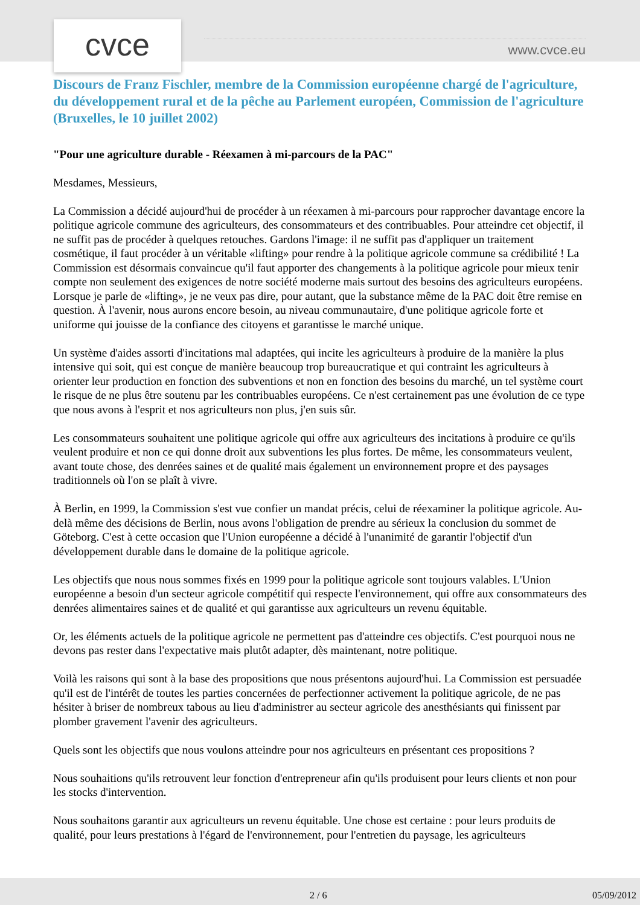cvce www.cvce.eu
Discours de Franz Fischler, membre de la Commission européenne chargé de l'agriculture, du développement rural et de la pêche au Parlement européen, Commission de l'agriculture (Bruxelles, le 10 juillet 2002)
"Pour une agriculture durable - Réexamen à mi-parcours de la PAC"
Mesdames, Messieurs,
La Commission a décidé aujourd'hui de procéder à un réexamen à mi-parcours pour rapprocher davantage encore la politique agricole commune des agriculteurs, des consommateurs et des contribuables. Pour atteindre cet objectif, il ne suffit pas de procéder à quelques retouches. Gardons l'image: il ne suffit pas d'appliquer un traitement cosmétique, il faut procéder à un véritable «lifting» pour rendre à la politique agricole commune sa crédibilité ! La Commission est désormais convaincue qu'il faut apporter des changements à la politique agricole pour mieux tenir compte non seulement des exigences de notre société moderne mais surtout des besoins des agriculteurs européens. Lorsque je parle de «lifting», je ne veux pas dire, pour autant, que la substance même de la PAC doit être remise en question. À l'avenir, nous aurons encore besoin, au niveau communautaire, d'une politique agricole forte et uniforme qui jouisse de la confiance des citoyens et garantisse le marché unique.
Un système d'aides assorti d'incitations mal adaptées, qui incite les agriculteurs à produire de la manière la plus intensive qui soit, qui est conçue de manière beaucoup trop bureaucratique et qui contraint les agriculteurs à orienter leur production en fonction des subventions et non en fonction des besoins du marché, un tel système court le risque de ne plus être soutenu par les contribuables européens. Ce n'est certainement pas une évolution de ce type que nous avons à l'esprit et nos agriculteurs non plus, j'en suis sûr.
Les consommateurs souhaitent une politique agricole qui offre aux agriculteurs des incitations à produire ce qu'ils veulent produire et non ce qui donne droit aux subventions les plus fortes. De même, les consommateurs veulent, avant toute chose, des denrées saines et de qualité mais également un environnement propre et des paysages traditionnels où l'on se plaît à vivre.
À Berlin, en 1999, la Commission s'est vue confier un mandat précis, celui de réexaminer la politique agricole. Au-delà même des décisions de Berlin, nous avons l'obligation de prendre au sérieux la conclusion du sommet de Göteborg. C'est à cette occasion que l'Union européenne a décidé à l'unanimité de garantir l'objectif d'un développement durable dans le domaine de la politique agricole.
Les objectifs que nous nous sommes fixés en 1999 pour la politique agricole sont toujours valables. L'Union européenne a besoin d'un secteur agricole compétitif qui respecte l'environnement, qui offre aux consommateurs des denrées alimentaires saines et de qualité et qui garantisse aux agriculteurs un revenu équitable.
Or, les éléments actuels de la politique agricole ne permettent pas d'atteindre ces objectifs. C'est pourquoi nous ne devons pas rester dans l'expectative mais plutôt adapter, dès maintenant, notre politique.
Voilà les raisons qui sont à la base des propositions que nous présentons aujourd'hui. La Commission est persuadée qu'il est de l'intérêt de toutes les parties concernées de perfectionner activement la politique agricole, de ne pas hésiter à briser de nombreux tabous au lieu d'administrer au secteur agricole des anesthésiants qui finissent par plomber gravement l'avenir des agriculteurs.
Quels sont les objectifs que nous voulons atteindre pour nos agriculteurs en présentant ces propositions ?
Nous souhaitions qu'ils retrouvent leur fonction d'entrepreneur afin qu'ils produisent pour leurs clients et non pour les stocks d'intervention.
Nous souhaitons garantir aux agriculteurs un revenu équitable. Une chose est certaine : pour leurs produits de qualité, pour leurs prestations à l'égard de l'environnement, pour l'entretien du paysage, les agriculteurs
2 / 6 05/09/2012